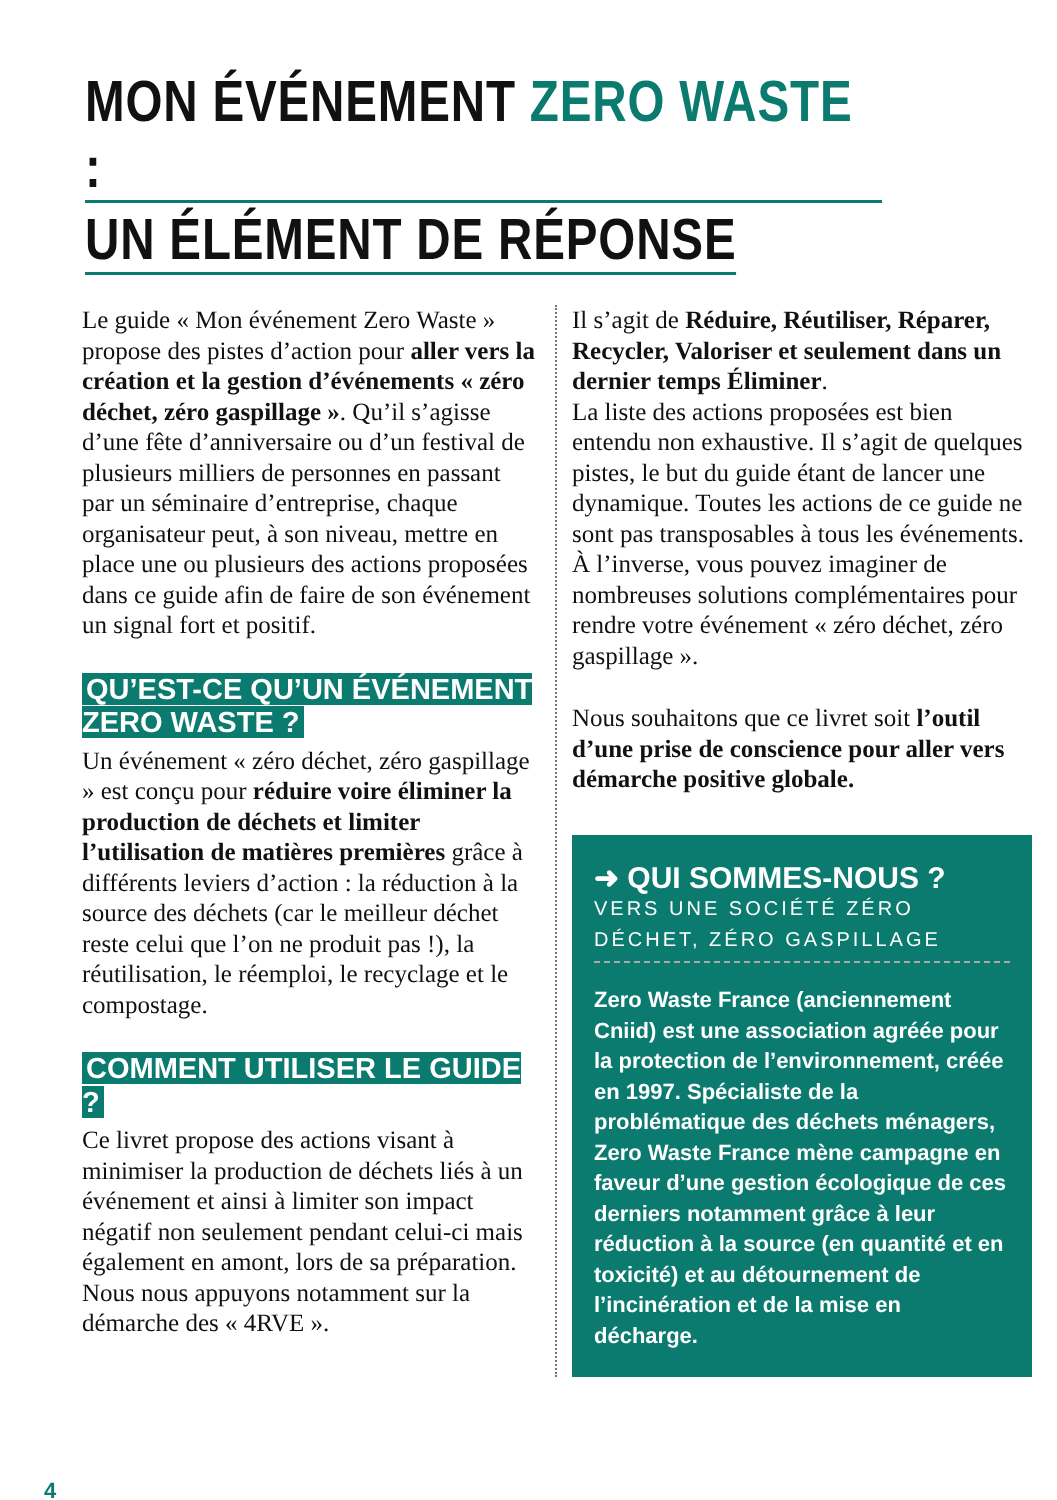MON ÉVÉNEMENT ZERO WASTE :
UN ÉLÉMENT DE RÉPONSE
Le guide « Mon événement Zero Waste » propose des pistes d’action pour aller vers la création et la gestion d’événements « zéro déchet, zéro gaspillage ». Qu’il s’agisse d’une fête d’anniversaire ou d’un festival de plusieurs milliers de personnes en passant par un séminaire d’entreprise, chaque organisateur peut, à son niveau, mettre en place une ou plusieurs des actions proposées dans ce guide afin de faire de son événement un signal fort et positif.
QU’EST-CE QU’UN ÉVÉNEMENT
ZERO WASTE ?
Un événement « zéro déchet, zéro gaspillage » est conçu pour réduire voire éliminer la production de déchets et limiter l’utilisation de matières premières grâce à différents leviers d’action : la réduction à la source des déchets (car le meilleur déchet reste celui que l’on ne produit pas !), la réutilisation, le réemploi, le recyclage et le compostage.
COMMENT UTILISER LE GUIDE ?
Ce livret propose des actions visant à minimiser la production de déchets liés à un événement et ainsi à limiter son impact négatif non seulement pendant celui-ci mais également en amont, lors de sa préparation. Nous nous appuyons notamment sur la démarche des « 4RVE ».
Il s’agit de Réduire, Réutiliser, Réparer, Recycler, Valoriser et seulement dans un dernier temps Éliminer.
La liste des actions proposées est bien entendu non exhaustive. Il s’agit de quelques pistes, le but du guide étant de lancer une dynamique. Toutes les actions de ce guide ne sont pas transposables à tous les événements. À l’inverse, vous pouvez imaginer de nombreuses solutions complémentaires pour rendre votre événement « zéro déchet, zéro gaspillage ».
Nous souhaitons que ce livret soit l’outil d’une prise de conscience pour aller vers démarche positive globale.
➜ QUI SOMMES-NOUS ?
VERS UNE SOCIÉTÉ ZÉRO
DÉCHET, ZÉRO GASPILLAGE
Zero Waste France (anciennement Cniid) est une association agréée pour la protection de l’environnement, créée en 1997. Spécialiste de la problématique des déchets ménagers, Zero Waste France mène campagne en faveur d’une gestion écologique de ces derniers notamment grâce à leur réduction à la source (en quantité et en toxicité) et au détournement de l’incinération et de la mise en décharge.
4